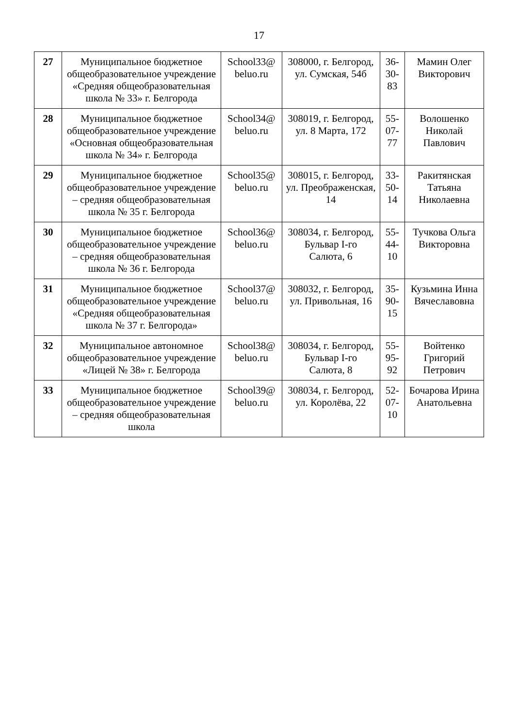17
| 27 | Муниципальное бюджетное общеобразовательное учреждение «Средняя общеобразовательная школа № 33» г. Белгорода | School33@ beluo.ru | 308000, г. Белгород, ул. Сумская, 54б | 36-30-83 | Мамин Олег Викторович |
| 28 | Муниципальное бюджетное общеобразовательное учреждение «Основная общеобразовательная школа № 34» г. Белгорода | School34@ beluo.ru | 308019, г. Белгород, ул. 8 Марта, 172 | 55-07-77 | Волошенко Николай Павлович |
| 29 | Муниципальное бюджетное общеобразовательное учреждение – средняя общеобразовательная школа № 35 г. Белгорода | School35@ beluo.ru | 308015, г. Белгород, ул. Преображенская, 14 | 33-50-14 | Ракитянская Татьяна Николаевна |
| 30 | Муниципальное бюджетное общеобразовательное учреждение – средняя общеобразовательная школа № 36 г. Белгорода | School36@ beluo.ru | 308034, г. Белгород, Бульвар I-го Салюта, 6 | 55-44-10 | Тучкова Ольга Викторовна |
| 31 | Муниципальное бюджетное общеобразовательное учреждение «Средняя общеобразовательная школа № 37 г. Белгорода» | School37@ beluo.ru | 308032, г. Белгород, ул. Привольная, 16 | 35-90-15 | Кузьмина Инна Вячеславовна |
| 32 | Муниципальное автономное общеобразовательное учреждение «Лицей № 38» г. Белгорода | School38@ beluo.ru | 308034, г. Белгород, Бульвар I-го Салюта, 8 | 55-95-92 | Войтенко Григорий Петрович |
| 33 | Муниципальное бюджетное общеобразовательное учреждение – средняя общеобразовательная школа | School39@ beluo.ru | 308034, г. Белгород, ул. Королёва, 22 | 52-07-10 | Бочарова Ирина Анатольевна |